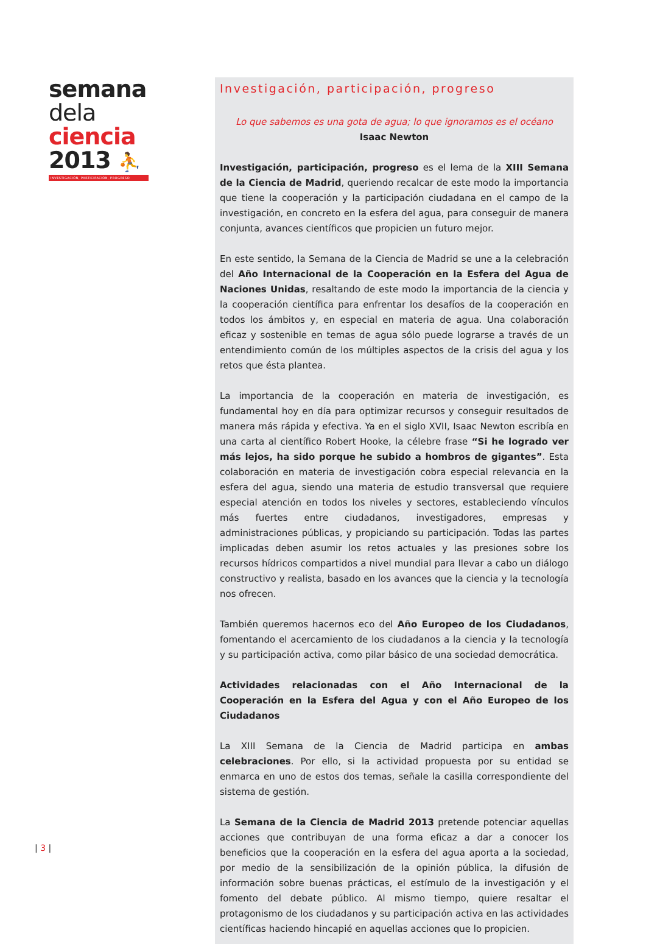semana
dela
ciencia
2013 ⛹
INVESTIGACIÓN, PARTICIPACIÓN, PROGRESO
| 3 |
Investigación, participación, progreso
Lo que sabemos es una gota de agua; lo que ignoramos es el océano
Isaac Newton
Investigación, participación, progreso es el lema de la XIII Semana de la Ciencia de Madrid, queriendo recalcar de este modo la importancia que tiene la cooperación y la participación ciudadana en el campo de la investigación, en concreto en la esfera del agua, para conseguir de manera conjunta, avances científicos que propicien un futuro mejor.
En este sentido, la Semana de la Ciencia de Madrid se une a la celebración del Año Internacional de la Cooperación en la Esfera del Agua de Naciones Unidas, resaltando de este modo la importancia de la ciencia y la cooperación científica para enfrentar los desafíos de la cooperación en todos los ámbitos y, en especial en materia de agua. Una colaboración eficaz y sostenible en temas de agua sólo puede lograrse a través de un entendimiento común de los múltiples aspectos de la crisis del agua y los retos que ésta plantea.
La importancia de la cooperación en materia de investigación, es fundamental hoy en día para optimizar recursos y conseguir resultados de manera más rápida y efectiva. Ya en el siglo XVII, Isaac Newton escribía en una carta al científico Robert Hooke, la célebre frase “Si he logrado ver más lejos, ha sido porque he subido a hombros de gigantes”. Esta colaboración en materia de investigación cobra especial relevancia en la esfera del agua, siendo una materia de estudio transversal que requiere especial atención en todos los niveles y sectores, estableciendo vínculos más fuertes entre ciudadanos, investigadores, empresas y administraciones públicas, y propiciando su participación. Todas las partes implicadas deben asumir los retos actuales y las presiones sobre los recursos hídricos compartidos a nivel mundial para llevar a cabo un diálogo constructivo y realista, basado en los avances que la ciencia y la tecnología nos ofrecen.
También queremos hacernos eco del Año Europeo de los Ciudadanos, fomentando el acercamiento de los ciudadanos a la ciencia y la tecnología y su participación activa, como pilar básico de una sociedad democrática.
Actividades relacionadas con el Año Internacional de la Cooperación en la Esfera del Agua y con el Año Europeo de los Ciudadanos
La XIII Semana de la Ciencia de Madrid participa en ambas celebraciones. Por ello, si la actividad propuesta por su entidad se enmarca en uno de estos dos temas, señale la casilla correspondiente del sistema de gestión.
La Semana de la Ciencia de Madrid 2013 pretende potenciar aquellas acciones que contribuyan de una forma eficaz a dar a conocer los beneficios que la cooperación en la esfera del agua aporta a la sociedad, por medio de la sensibilización de la opinión pública, la difusión de información sobre buenas prácticas, el estímulo de la investigación y el fomento del debate público. Al mismo tiempo, quiere resaltar el protagonismo de los ciudadanos y su participación activa en las actividades científicas haciendo hincapié en aquellas acciones que lo propicien.